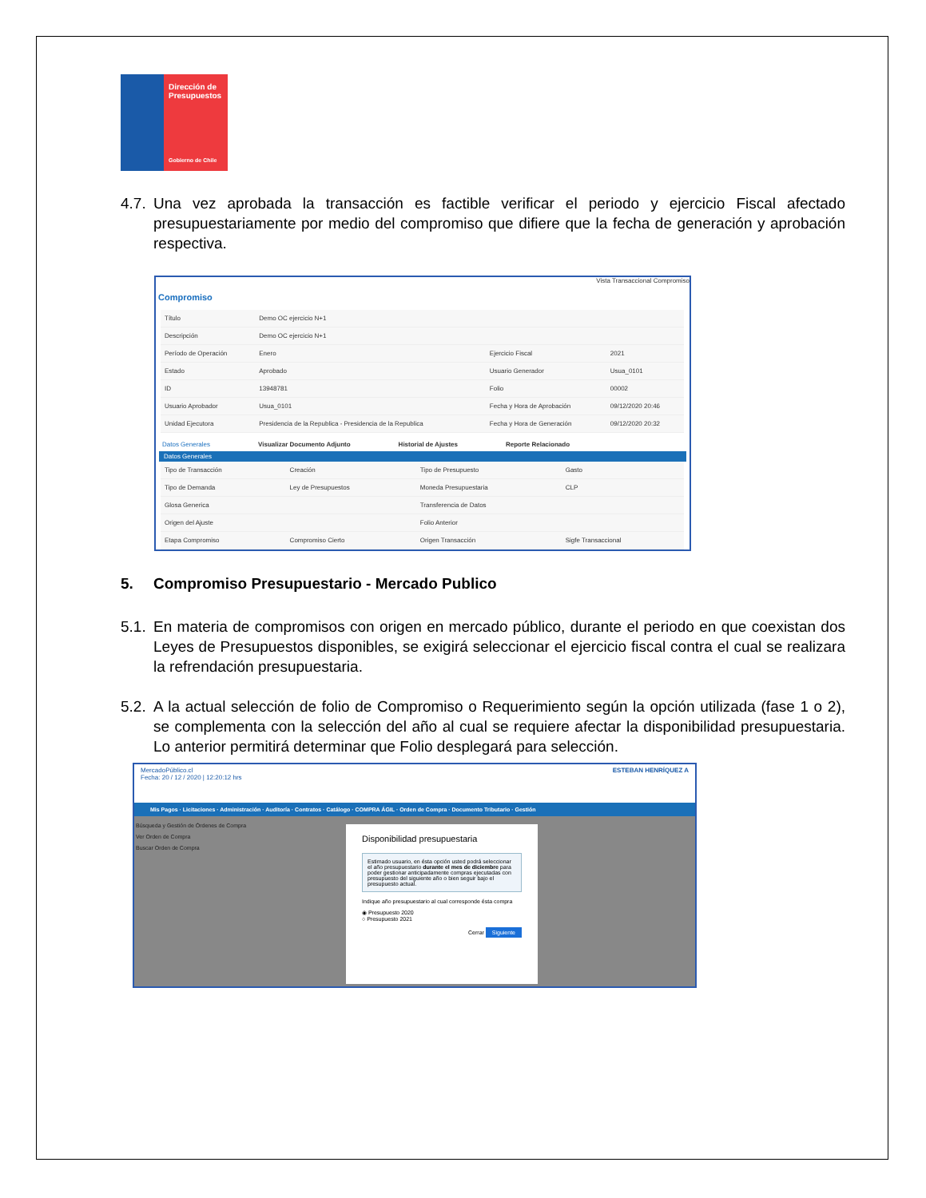Dirección de Presupuestos
Gobierno de Chile
4.7. Una vez aprobada la transacción es factible verificar el periodo y ejercicio Fiscal afectado presupuestariamente por medio del compromiso que difiere que la fecha de generación y aprobación respectiva.
Vista Transaccional Compromiso
Compromiso
| Título | Demo OC ejercicio N+1 | | |
| Descripción | Demo OC ejercicio N+1 | | |
| Período de Operación | Enero | Ejercicio Fiscal | 2021 |
| Estado | Aprobado | Usuario Generador | Usua_0101 |
| ID | 13948781 | Folio | 00002 |
| Usuario Aprobador | Usua_0101 | Fecha y Hora de Aprobación | 09/12/2020 20:46 |
| Unidad Ejecutora | Presidencia de la Republica - Presidencia de la Republica | Fecha y Hora de Generación | 09/12/2020 20:32 |
Datos Generales Visualizar Documento Adjunto Historial de Ajustes Reporte Relacionado
Datos Generales
| Tipo de Transacción | Creación | Tipo de Presupuesto | Gasto |
| Tipo de Demanda | Ley de Presupuestos | Moneda Presupuestaria | CLP |
| Glosa Generica | | Transferencia de Datos | |
| Origen del Ajuste | | Folio Anterior | |
| Etapa Compromiso | Compromiso Cierto | Origen Transacción | Sigfe Transaccional |
5. Compromiso Presupuestario - Mercado Publico
5.1. En materia de compromisos con origen en mercado público, durante el periodo en que coexistan dos Leyes de Presupuestos disponibles, se exigirá seleccionar el ejercicio fiscal contra el cual se realizara la refrendación presupuestaria.
5.2. A la actual selección de folio de Compromiso o Requerimiento según la opción utilizada (fase 1 o 2), se complementa con la selección del año al cual se requiere afectar la disponibilidad presupuestaria. Lo anterior permitirá determinar que Folio desplegará para selección.
MercadoPúblico.cl
Fecha: 20 / 12 / 2020 | 12:20:12 hrs ESTEBAN HENRÍQUEZ A
Mis Pagos · Licitaciones · Administración · Auditoría · Contratos · Catálogo · COMPRA ÁGIL · Orden de Compra · Documento Tributario · Gestión
Búsqueda y Gestión de Órdenes de Compra
Ver Orden de Compra
Buscar Orden de Compra
Disponibilidad presupuestaria
Estimado usuario, en ésta opción usted podrá seleccionar el año presupuestario durante el mes de diciembre para poder gestionar anticipadamente compras ejecutadas con presupuesto del siguiente año o bien seguir bajo el presupuesto actual.
Indique año presupuestario al cual corresponde ésta compra
◉ Presupuesto 2020
○ Presupuesto 2021
Cerrar Siguiente